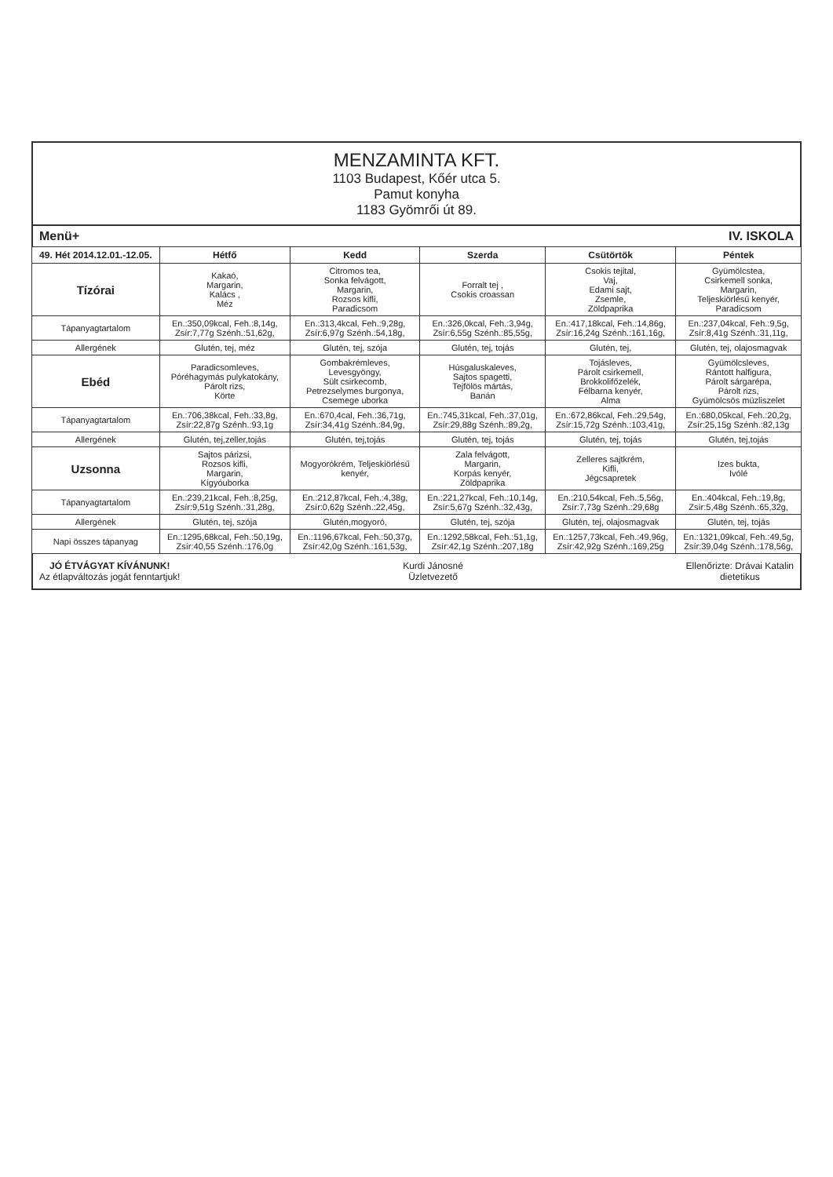MENZAMINTA KFT.
1103 Budapest, Kőér utca 5.
Pamut konyha
1183 Gyömrői út 89.
Menü+ IV. ISKOLA
| 49. Hét 2014.12.01.-12.05. | Hétfő | Kedd | Szerda | Csütörtök | Péntek |
| --- | --- | --- | --- | --- | --- |
| Tízórai | Kakaó, Margarin, Kalács , Méz | Citromos tea, Sonka felvágott, Margarin, Rozsos kifli, Paradicsom | Forralt tej , Csokis croassan | Csokis tejital, Vaj, Edami sajt, Zsemle, Zöldpaprika | Gyümölcstea, Csirkemell sonka, Margarin, Teljeskiörlésű kenyér, Paradicsom |
| Tápanyagtartalom | En.:350,09kcal, Feh.:8,14g, Zsír:7,77g Szénh.:51,62g, | En.:313,4kcal, Feh.:9,28g, Zsír:6,97g Szénh.:54,18g, | En.:326,0kcal, Feh.:3,94g, Zsír:6,55g Szénh.:85,55g, | En.:417,18kcal, Feh.:14,86g, Zsír:16,24g Szénh.:161,16g, | En.:237,04kcal, Feh.:9,5g, Zsír:8,41g Szénh.:31,11g, |
| Allergének | Glutén, tej, méz | Glutén, tej, szója | Glutén, tej, tojás | Glutén, tej, | Glutén, tej, olajosmagvak |
| Ebéd | Paradicsomleves, Póréhagymás pulykatokány, Párolt rizs, Körte | Gombakrémleves, Levesgyöngy, Sült csirkecomb, Petrezselymes burgonya, Csemege uborka | Húsgaluskaleves, Sajtos spagetti, Tejfölös mártás, Banán | Tojásleves, Párolt csirkemell, Brokkolifőzelék, Félbarna kenyér, Alma | Gyümölcsleves, Rántott halfigura, Párolt sárgarépa, Párolt rizs, Gyümölcsös müzliszelet |
| Tápanyagtartalom | En.:706,38kcal, Feh.:33,8g, Zsír:22,87g Szénh.:93,1g | En.:670,4cal, Feh.:36,71g, Zsír:34,41g Szénh.:84,9g, | En.:745,31kcal, Feh.:37,01g, Zsír:29,88g Szénh.:89,2g, | En.:672,86kcal, Feh.:29,54g, Zsír:15,72g Szénh.:103,41g, | En.:680,05kcal, Feh.:20,2g, Zsír:25,15g Szénh.:82,13g |
| Allergének | Glutén, tej,zeller,tojás | Glutén, tej,tojás | Glutén, tej, tojás | Glutén, tej, tojás | Glutén, tej,tojás |
| Uzsonna | Sajtos párizsi, Rozsos kifli, Margarin, Kígyóuborka | Mogyorókrém, Teljeskiörlésű kenyér, | Zala felvágott, Margarin, Korpás kenyér, Zöldpaprika | Zelleres sajtkrém, Kifli, Jégcsapretek | Izes bukta, Ivólé |
| Tápanyagtartalom | En.:239,21kcal, Feh.:8,25g, Zsír:9,51g Szénh.:31,28g, | En.:212,87kcal, Feh.:4,38g, Zsír:0,62g Szénh.:22,45g, | En.:221,27kcal, Feh.:10,14g, Zsír:5,67g Szénh.:32,43g, | En.:210,54kcal, Feh.:5,56g, Zsír:7,73g Szénh.:29,68g | En.:404kcal, Feh.:19,8g, Zsír:5,48g Szénh.:65,32g, |
| Allergének | Glutén, tej, szója | Glutén,mogyoró, | Glutén, tej, szója | Glutén, tej, olajosmagvak | Glutén, tej, tojás |
| Napi összes tápanyag | En.:1295,68kcal, Feh.:50,19g, Zsír:40,55 Szénh.:176,0g | En.:1196,67kcal, Feh.:50,37g, Zsír:42,0g Szénh.:161,53g, | En.:1292,58kcal, Feh.:51,1g, Zsír:42,1g Szénh.:207,18g | En.:1257,73kcal, Feh.:49,96g, Zsír:42,92g Szénh.:169,25g | En.:1321,09kcal, Feh.:49,5g, Zsír:39,04g Szénh.:178,56g, |
JÓ ÉTVÁGYAT KÍVÁNUNK!
Az étlapváltozás jogát fenntartjuk!
Kurdi Jánosné
Üzletvezető
Ellenőrizte: Drávai Katalin
dietetikus